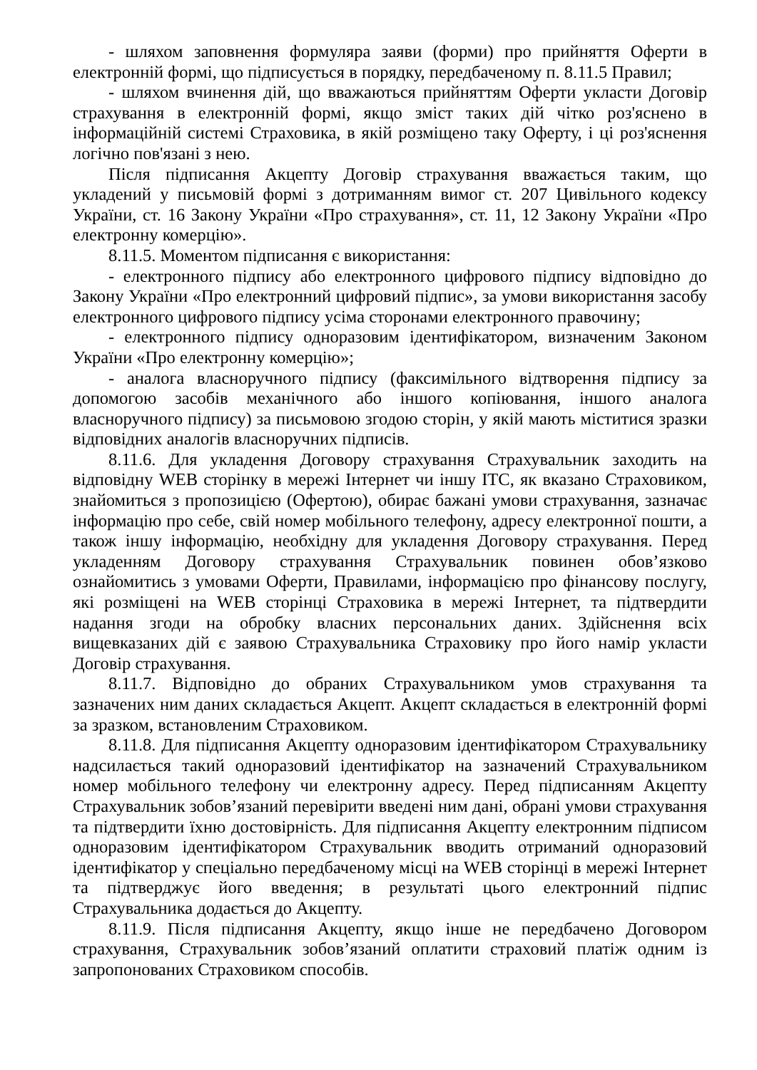- шляхом заповнення формуляра заяви (форми) про прийняття Оферти в електронній формі, що підписується в порядку, передбаченому п. 8.11.5 Правил;
- шляхом вчинення дій, що вважаються прийняттям Оферти укласти Договір страхування в електронній формі, якщо зміст таких дій чітко роз'яснено в інформаційній системі Страховика, в якій розміщено таку Оферту, і ці роз'яснення логічно пов'язані з нею.
Після підписання Акцепту Договір страхування вважається таким, що укладений у письмовій формі з дотриманням вимог ст. 207 Цивільного кодексу України, ст. 16 Закону України «Про страхування», ст. 11, 12 Закону України «Про електронну комерцію».
8.11.5. Моментом підписання є використання:
- електронного підпису або електронного цифрового підпису відповідно до Закону України «Про електронний цифровий підпис», за умови використання засобу електронного цифрового підпису усіма сторонами електронного правочину;
- електронного підпису одноразовим ідентифікатором, визначеним Законом України «Про електронну комерцію»;
- аналога власноручного підпису (факсимільного відтворення підпису за допомогою засобів механічного або іншого копіювання, іншого аналога власноручного підпису) за письмовою згодою сторін, у якій мають міститися зразки відповідних аналогів власноручних підписів.
8.11.6. Для укладення Договору страхування Страхувальник заходить на відповідну WEB сторінку в мережі Інтернет чи іншу ІТС, як вказано Страховиком, знайомиться з пропозицією (Офертою), обирає бажані умови страхування, зазначає інформацію про себе, свій номер мобільного телефону, адресу електронної пошти, а також іншу інформацію, необхідну для укладення Договору страхування. Перед укладенням Договору страхування Страхувальник повинен обов’язково ознайомитись з умовами Оферти, Правилами, інформацією про фінансову послугу, які розміщені на WEB сторінці Страховика в мережі Інтернет, та підтвердити надання згоди на обробку власних персональних даних. Здійснення всіх вищевказаних дій є заявою Страхувальника Страховику про його намір укласти Договір страхування.
8.11.7. Відповідно до обраних Страхувальником умов страхування та зазначених ним даних складається Акцепт. Акцепт складається в електронній формі за зразком, встановленим Страховиком.
8.11.8. Для підписання Акцепту одноразовим ідентифікатором Страхувальнику надсилається такий одноразовий ідентифікатор на зазначений Страхувальником номер мобільного телефону чи електронну адресу. Перед підписанням Акцепту Страхувальник зобов’язаний перевірити введені ним дані, обрані умови страхування та підтвердити їхню достовірність. Для підписання Акцепту електронним підписом одноразовим ідентифікатором Страхувальник вводить отриманий одноразовий ідентифікатор у спеціально передбаченому місці на WEB сторінці в мережі Інтернет та підтверджує його введення; в результаті цього електронний підпис Страхувальника додається до Акцепту.
8.11.9. Після підписання Акцепту, якщо інше не передбачено Договором страхування, Страхувальник зобов’язаний оплатити страховий платіж одним із запропонованих Страховиком способів.